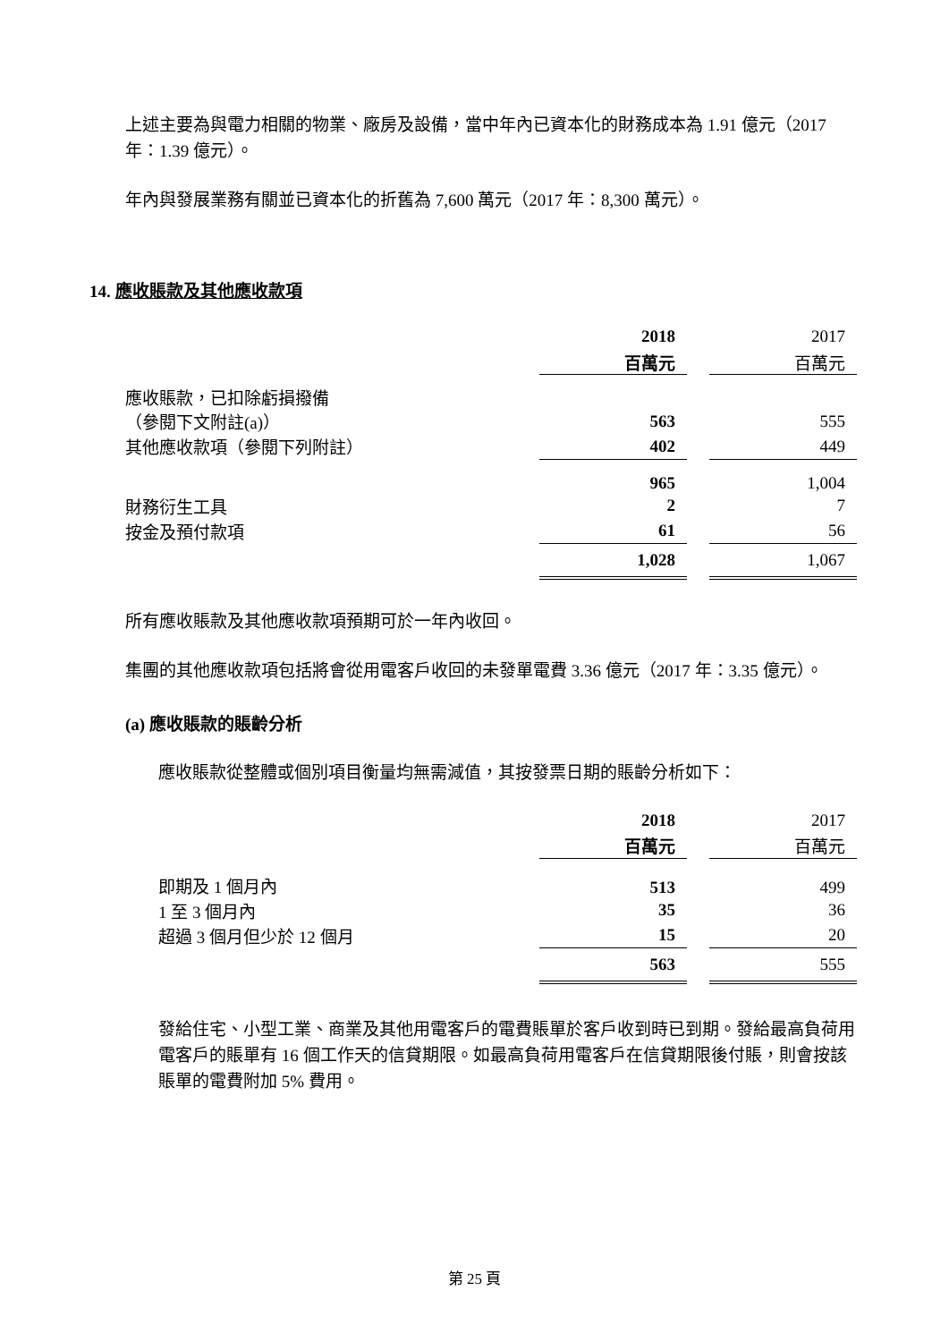上述主要為與電力相關的物業、廠房及設備，當中年內已資本化的財務成本為 1.91 億元（2017 年：1.39 億元）。
年內與發展業務有關並已資本化的折舊為 7,600 萬元（2017 年：8,300 萬元）。
14. 應收賬款及其他應收款項
| | 2018 | | 2017 |
| | 百萬元 | | 百萬元 |
| 應收賬款，已扣除虧損撥備 | | | |
| （參閱下文附註(a)） | 563 | | 555 |
| 其他應收款項（參閱下列附註） | 402 | | 449 |
| | 965 | | 1,004 |
| 財務衍生工具 | 2 | | 7 |
| 按金及預付款項 | 61 | | 56 |
| | 1,028 | | 1,067 |
所有應收賬款及其他應收款項預期可於一年內收回。
集團的其他應收款項包括將會從用電客戶收回的未發單電費 3.36 億元（2017 年：3.35 億元）。
(a) 應收賬款的賬齡分析
應收賬款從整體或個別項目衡量均無需減值，其按發票日期的賬齡分析如下：
| | 2018 | | 2017 |
| | 百萬元 | | 百萬元 |
| 即期及 1 個月內 | 513 | | 499 |
| 1 至 3 個月內 | 35 | | 36 |
| 超過 3 個月但少於 12 個月 | 15 | | 20 |
| | 563 | | 555 |
發給住宅、小型工業、商業及其他用電客戶的電費賬單於客戶收到時已到期。發給最高負荷用電客戶的賬單有 16 個工作天的信貸期限。如最高負荷用電客戶在信貸期限後付賬，則會按該賬單的電費附加 5% 費用。
第 25 頁